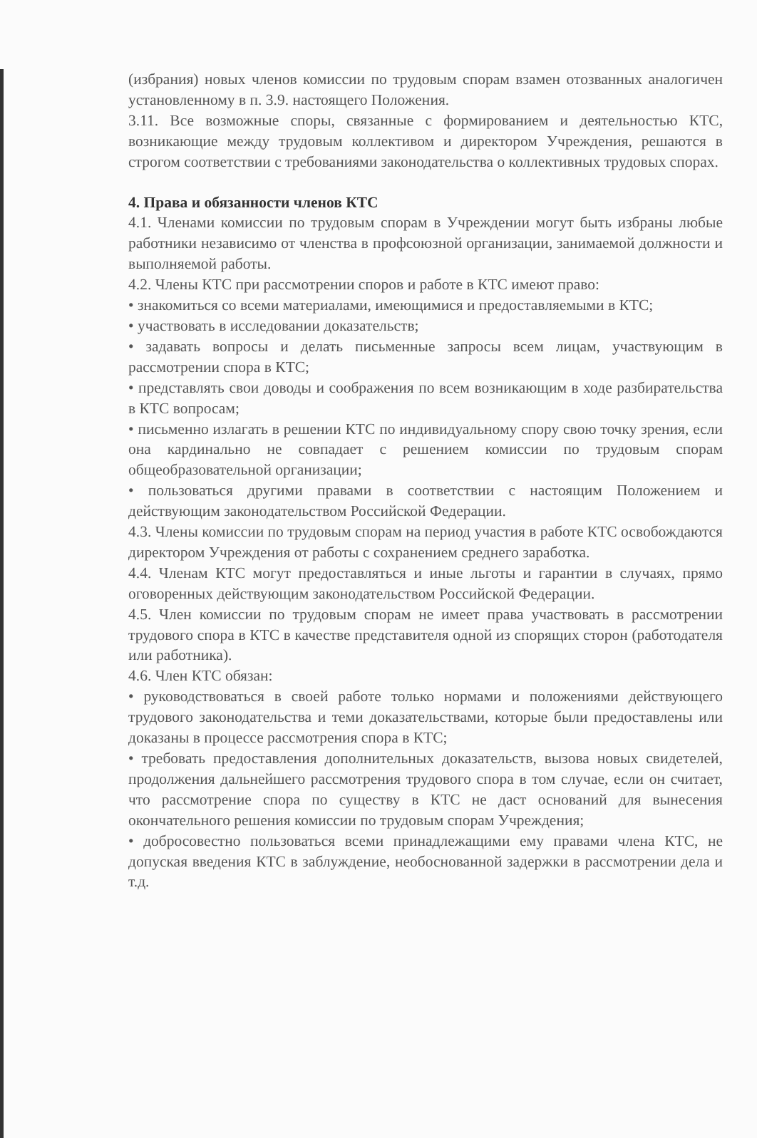(избрания) новых членов комиссии по трудовым спорам взамен отозванных аналогичен установленному в п. 3.9. настоящего Положения.
3.11. Все возможные споры, связанные с формированием и деятельностью КТС, возникающие между трудовым коллективом и директором Учреждения, решаются в строгом соответствии с требованиями законодательства о коллективных трудовых спорах.
4. Права и обязанности членов КТС
4.1. Членами комиссии по трудовым спорам в Учреждении могут быть избраны любые работники независимо от членства в профсоюзной организации, занимаемой должности и выполняемой работы.
4.2. Члены КТС при рассмотрении споров и работе в КТС имеют право:
• знакомиться со всеми материалами, имеющимися и предоставляемыми в КТС;
• участвовать в исследовании доказательств;
• задавать вопросы и делать письменные запросы всем лицам, участвующим в рассмотрении спора в КТС;
• представлять свои доводы и соображения по всем возникающим в ходе разбирательства в КТС вопросам;
• письменно излагать в решении КТС по индивидуальному спору свою точку зрения, если она кардинально не совпадает с решением комиссии по трудовым спорам общеобразовательной организации;
• пользоваться другими правами в соответствии с настоящим Положением и действующим законодательством Российской Федерации.
4.3. Члены комиссии по трудовым спорам на период участия в работе КТС освобождаются директором Учреждения от работы с сохранением среднего заработка.
4.4. Членам КТС могут предоставляться и иные льготы и гарантии в случаях, прямо оговоренных действующим законодательством Российской Федерации.
4.5. Член комиссии по трудовым спорам не имеет права участвовать в рассмотрении трудового спора в КТС в качестве представителя одной из спорящих сторон (работодателя или работника).
4.6. Член КТС обязан:
• руководствоваться в своей работе только нормами и положениями действующего трудового законодательства и теми доказательствами, которые были предоставлены или доказаны в процессе рассмотрения спора в КТС;
• требовать предоставления дополнительных доказательств, вызова новых свидетелей, продолжения дальнейшего рассмотрения трудового спора в том случае, если он считает, что рассмотрение спора по существу в КТС не даст оснований для вынесения окончательного решения комиссии по трудовым спорам Учреждения;
• добросовестно пользоваться всеми принадлежащими ему правами члена КТС, не допуская введения КТС в заблуждение, необоснованной задержки в рассмотрении дела и т.д.